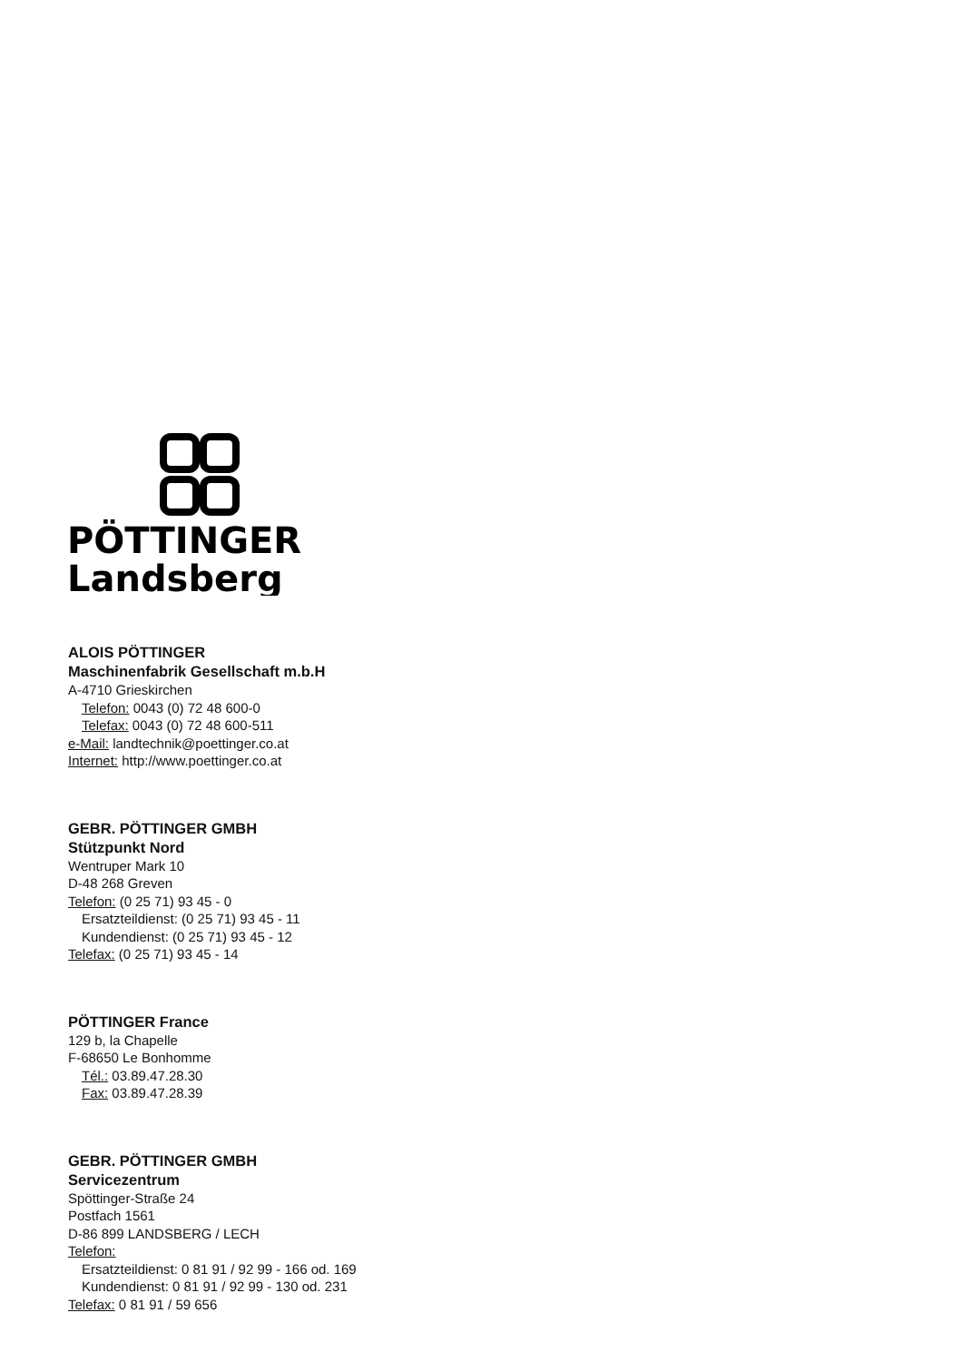PÖTTINGER
Landsberg
ALOIS PÖTTINGER
Maschinenfabrik Gesellschaft m.b.H
A-4710 Grieskirchen
Telefon: 0043 (0) 72 48 600-0
Telefax: 0043 (0) 72 48 600-511
e-Mail: landtechnik@poettinger.co.at
Internet: http://www.poettinger.co.at
GEBR. PÖTTINGER GMBH
Stützpunkt Nord
Wentruper Mark 10
D-48 268 Greven
Telefon: (0 25 71) 93 45 - 0
Ersatzteildienst: (0 25 71) 93 45 - 11
Kundendienst: (0 25 71) 93 45 - 12
Telefax: (0 25 71) 93 45 - 14
PÖTTINGER France
129 b, la Chapelle
F-68650 Le Bonhomme
Tél.: 03.89.47.28.30
Fax: 03.89.47.28.39
GEBR. PÖTTINGER GMBH
Servicezentrum
Spöttinger-Straße 24
Postfach 1561
D-86 899 LANDSBERG / LECH
Telefon:
Ersatzteildienst: 0 81 91 / 92 99 - 166 od. 169
Kundendienst: 0 81 91 / 92 99 - 130 od. 231
Telefax: 0 81 91 / 59 656